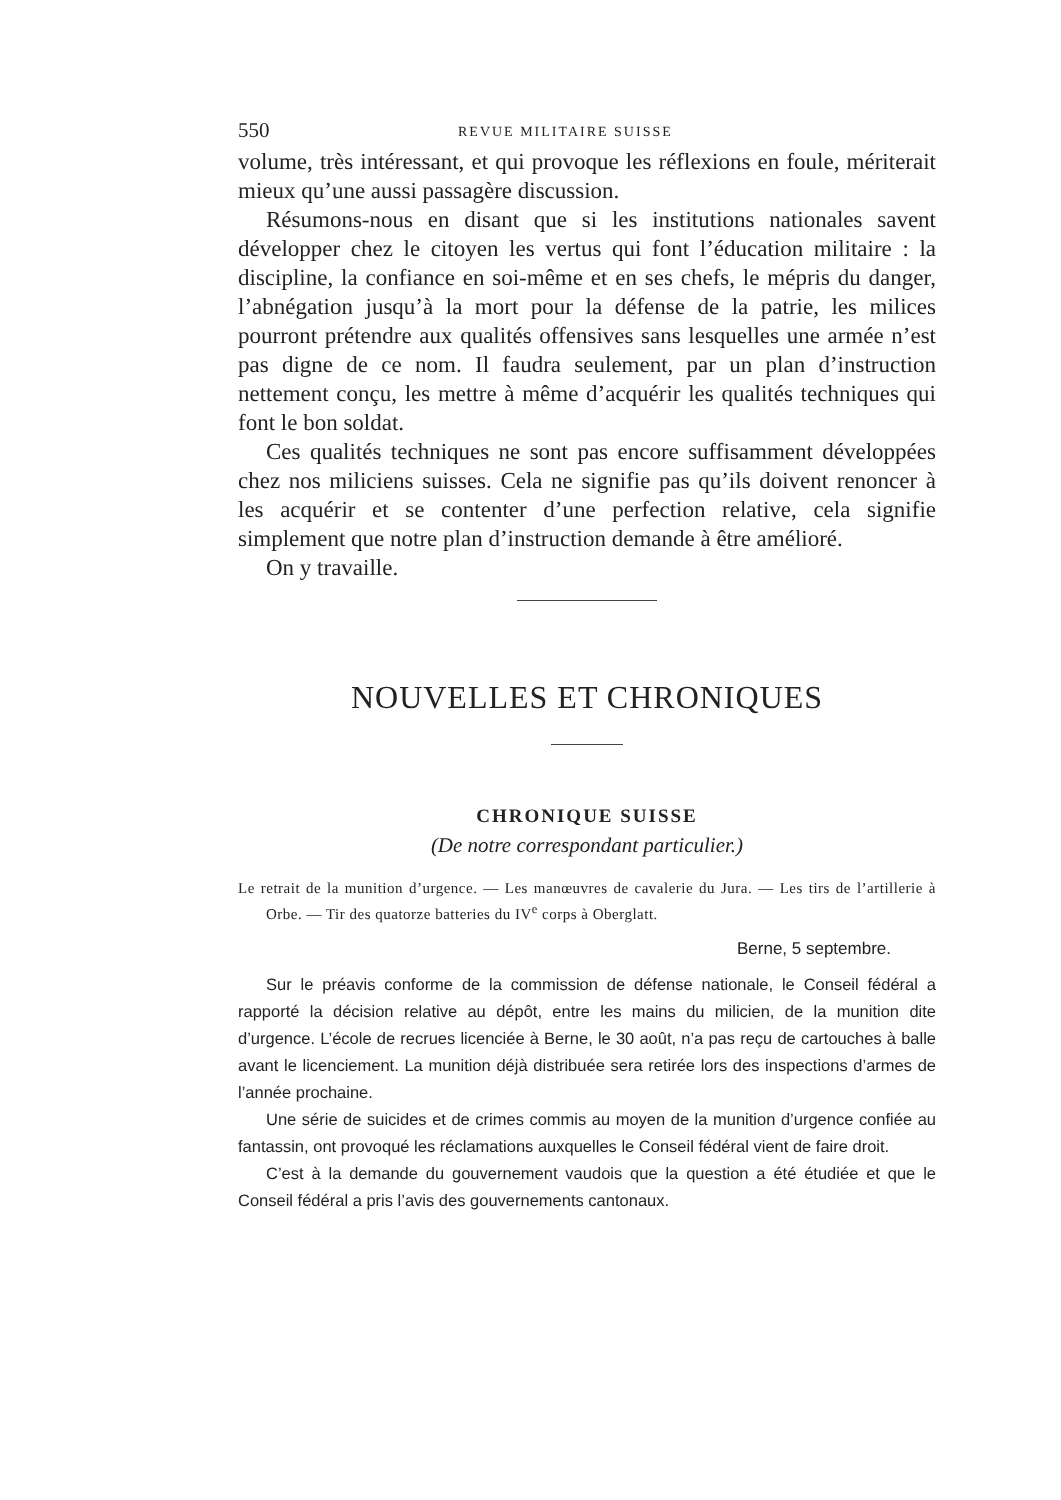550 REVUE MILITAIRE SUISSE
volume, très intéressant, et qui provoque les réflexions en foule, mériterait mieux qu’une aussi passagère discussion.
Résumons-nous en disant que si les institutions nationales savent développer chez le citoyen les vertus qui font l’éducation militaire : la discipline, la confiance en soi-même et en ses chefs, le mépris du danger, l’abnégation jusqu’à la mort pour la défense de la patrie, les milices pourront prétendre aux qualités offensives sans lesquelles une armée n’est pas digne de ce nom. Il faudra seulement, par un plan d’instruction nettement conçu, les mettre à même d’acquérir les qualités techniques qui font le bon soldat.
Ces qualités techniques ne sont pas encore suffisamment développées chez nos miliciens suisses. Cela ne signifie pas qu’ils doivent renoncer à les acquérir et se contenter d’une perfection relative, cela signifie simplement que notre plan d’instruction demande à être amélioré.
On y travaille.
NOUVELLES ET CHRONIQUES
CHRONIQUE SUISSE
(De notre correspondant particulier.)
Le retrait de la munition d’urgence. — Les manœuvres de cavalerie du Jura. — Les tirs de l’artillerie à Orbe. — Tir des quatorze batteries du IV<sup>e</sup> corps à Oberglatt.
Berne, 5 septembre.
Sur le préavis conforme de la commission de défense nationale, le Conseil fédéral a rapporté la décision relative au dépôt, entre les mains du milicien, de la munition dite d’urgence. L’école de recrues licenciée à Berne, le 30 août, n’a pas reçu de cartouches à balle avant le licenciement. La munition déjà distribuée sera retirée lors des inspections d’armes de l’année prochaine.
Une série de suicides et de crimes commis au moyen de la munition d’urgence confiée au fantassin, ont provoqué les réclamations auxquelles le Conseil fédéral vient de faire droit.
C’est à la demande du gouvernement vaudois que la question a été étudiée et que le Conseil fédéral a pris l’avis des gouvernements cantonaux.